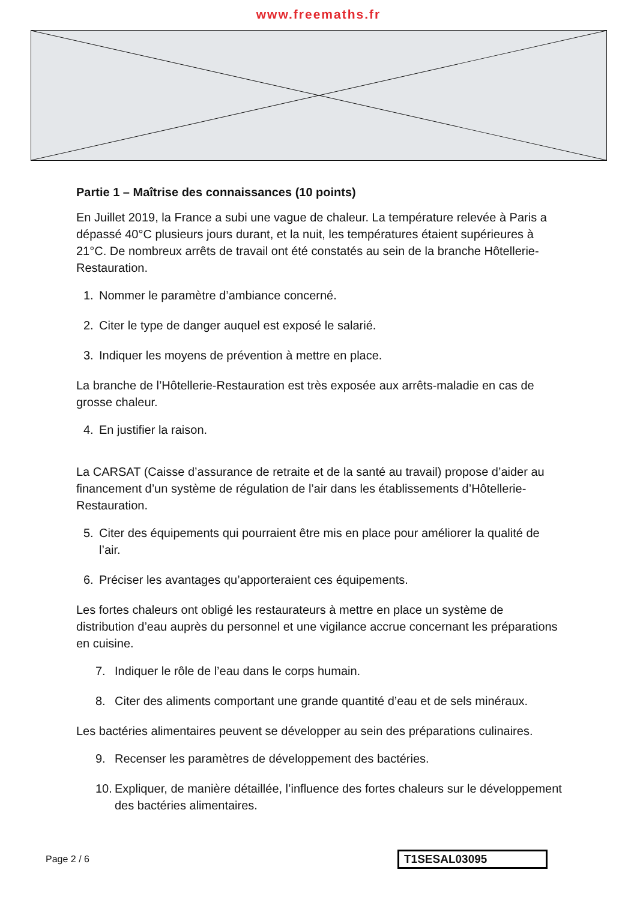www.freemaths.fr
Partie 1 – Maîtrise des connaissances (10 points)
En Juillet 2019, la France a subi une vague de chaleur. La température relevée à Paris a dépassé 40°C plusieurs jours durant, et la nuit, les températures étaient supérieures à 21°C. De nombreux arrêts de travail ont été constatés au sein de la branche Hôtellerie-Restauration.
1. Nommer le paramètre d’ambiance concerné.
2. Citer le type de danger auquel est exposé le salarié.
3. Indiquer les moyens de prévention à mettre en place.
La branche de l’Hôtellerie-Restauration est très exposée aux arrêts-maladie en cas de grosse chaleur.
4. En justifier la raison.
La CARSAT (Caisse d’assurance de retraite et de la santé au travail) propose d’aider au financement d’un système de régulation de l’air dans les établissements d’Hôtellerie-Restauration.
5. Citer des équipements qui pourraient être mis en place pour améliorer la qualité de l’air.
6. Préciser les avantages qu’apporteraient ces équipements.
Les fortes chaleurs ont obligé les restaurateurs à mettre en place un système de distribution d’eau auprès du personnel et une vigilance accrue concernant les préparations en cuisine.
7. Indiquer le rôle de l’eau dans le corps humain.
8. Citer des aliments comportant une grande quantité d’eau et de sels minéraux.
Les bactéries alimentaires peuvent se développer au sein des préparations culinaires.
9. Recenser les paramètres de développement des bactéries.
10.
Expliquer, de manière détaillée, l’influence des fortes chaleurs sur le développement des bactéries alimentaires.
Page 2 / 6
T1SESAL03095